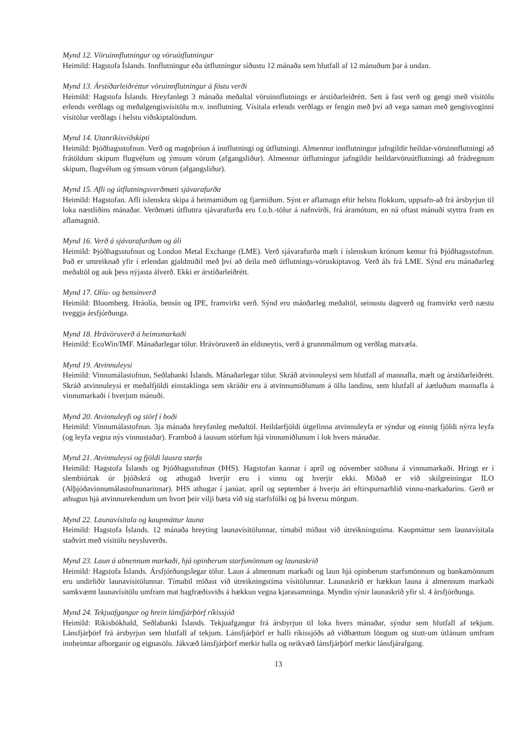Mynd 12. Vöruinnflutningur og vöruútflutningur
Heimild: Hagstofa Íslands. Innflutningur eða útflutningur síðustu 12 mánaða sem hlutfall af 12 mánuðum þar á undan.
Mynd 13. Árstíðarleiðréttur vöruinnflutningur á föstu verði
Heimild: Hagstofa Íslands. Hreyfanlegt 3 mánaða meðaltal vöruinnflutnings er árstíðarleiðrétt. Sett á fast verð og gengi með vísitölu erlends verðlags og meðalgengisvísitölu m.v. innflutning. Vísitala erlends verðlags er fengin með því að vega saman með gengisvoginni vísitölur verðlags í helstu viðskiptalöndum.
Mynd 14. Utanríkisviðskipti
Heimild: Þjóðhagsstofnun. Verð og magnþróun á innflutningi og útflutningi. Almennur innflutningur jafngildir heildar-vöruinnflutningi að frátöldum skipum flugvélum og ýmsum vörum (afgangsliður). Almennur útflutningur jafngildir heildarvöruútflutningi að frádregnum skipum, flugvélum og ýmsum vörum (afgangsliður).
Mynd 15. Afli og útflutningsverðmæti sjávarafurða
Heimild: Hagstofan. Afli íslenskra skipa á heimamiðum og fjarmiðum. Sýnt er aflamagn eftir helstu flokkum, uppsafn-að frá ársbyrjun til loka næstliðins mánaðar. Verðmæti útfluttra sjávarafurða eru f.o.b.-tölur á nafnvirði, frá áramótum, en ná oftast mánuði styttra fram en aflamagnið.
Mynd 16. Verð á sjávarafurðum og áli
Heimild: Þjóðhagsstofnun og London Metal Exchange (LME). Verð sjávarafurða mælt í íslenskum krónum kemur frá Þjóðhagsstofnun. Það er umreiknað yfir í erlendan gjaldmiðil með því að deila með útflutnings-vöruskiptavog. Verð áls frá LME. Sýnd eru mánaðarleg meðaltöl og auk þess nýjasta álverð. Ekki er árstíðarleiðrétt.
Mynd 17. Olíu- og bensínverð
Heimild: Bloomberg. Hráolía, bensín og IPE, framvirkt verð. Sýnd eru mánðarleg meðaltöl, seinustu dagverð og framvirkt verð næstu tveggja ársfjórðunga.
Mynd 18. Hrávöruverð á heimsmarkaði
Heimild: EcoWin/IMF. Mánaðarlegar tölur. Hrávöruverð án eldsneytis, verð á grunnmálmum og verðlag matvæla.
Mynd 19. Atvinnuleysi
Heimild: Vinnumálastofnun, Seðlabanki Íslands. Mánaðarlegar tölur. Skráð atvinnuleysi sem hlutfall af mannafla, mælt og árstíðarleiðrétt. Skráð atvinnuleysi er meðalfjöldi einstaklinga sem skráðir eru á atvinnumiðlunum á öllu landinu, sem hlutfall af áætluðum mannafla á vinnumarkaði í hverjum mánuði.
Mynd 20. Atvinnuleyfi og störf í boði
Heimild: Vinnumálastofnun. 3ja mánaða hreyfanleg meðaltöl. Heildarfjöldi útgefinna atvinnuleyfa er sýndur og einnig fjöldi nýrra leyfa (og leyfa vegna nýs vinnustaðar). Framboð á lausum störfum hjá vinnumiðlunum í lok hvers mánaðar.
Mynd 21. Atvinnuleysi og fjöldi lausra starfa
Heimild: Hagstofa Íslands og Þjóðhagsstofnun (ÞHS). Hagstofan kannar í apríl og nóvember stöðuna á vinnumarkaði. Hringt er í slembiúrtak úr þjóðskrá og athugað hverjir eru í vinnu og hverjir ekki. Miðað er við skilgreiningar ILO (Alþjóðavinnumálastofnunarinnar). ÞHS athugar í janúar, apríl og september á hverju ári eftirspurnarhlið vinnu-markaðarins. Gerð er athugun hjá atvinnurekendum um hvort þeir vilji bæta við sig starfsfólki og þá hversu mörgum.
Mynd 22. Launavísitala og kaupmáttur launa
Heimild: Hagstofa Íslands. 12 mánaða breyting launavísitölunnar, tímabil miðast við útreikningstíma. Kaupmáttur sem launavísitala staðvirt með vísitölu neysluverðs.
Mynd 23. Laun á almennum markaði, hjá opinberum starfsmönnum og launaskrið
Heimild: Hagstofa Íslands. Ársfjórðungslegar tölur. Laun á almennum markaði og laun hjá opinberum starfsmönnum og bankamönnum eru undirliðir launavísitölunnar. Tímabil miðast við útreikningstíma vísitölunnar. Launaskrið er hækkun launa á almennum markaði samkvæmt launavísitölu umfram mat hagfræðisviðs á hækkun vegna kjarasamninga. Myndin sýnir launaskrið yfir sl. 4 ársfjórðunga.
Mynd 24. Tekjuafgangur og hrein lánsfjárþörf ríkissjóð
Heimild: Ríkisbókhald, Seðlabanki Íslands. Tekjuafgangur frá ársbyrjun til loka hvers mánaðar, sýndur sem hlutfall af tekjum. Lánsfjárþörf frá ársbyrjun sem hlutfall af tekjum. Lánsfjárþörf er halli ríkissjóðs að viðbættum löngum og stutt-um útlánum umfram innheimtar afborganir og eignasölu. Jákvæð lánsfjárþörf merkir halla og neikvæð lánsfjárþörf merkir lánsfjárafgang.
13